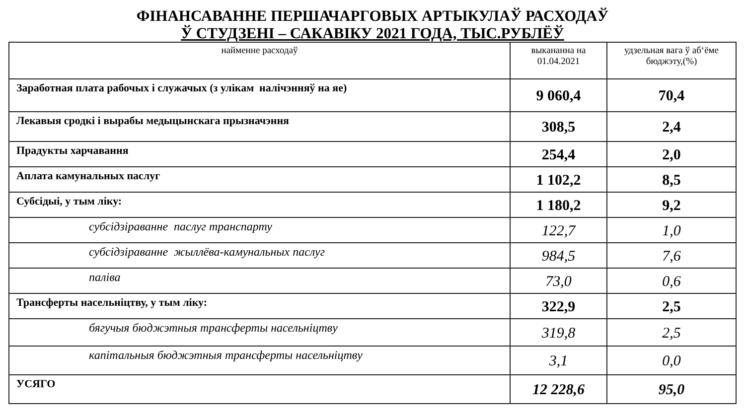ФІНАНСАВАННЕ ПЕРШАЧАРГОВЫХ АРТЫКУЛАЎ РАСХОДАЎ
Ў СТУДЗЕНІ – САКАВІКУ 2021 ГОДА, ТЫС.РУБЛЁЎ
| найменне расходаў | выкананна на 01.04.2021 | удзельная вага ў аб‘ёме бюджэту,(%) |
| --- | --- | --- |
| Заработная плата рабочых і служачых (з улікам налічэнняў на яе) | 9 060,4 | 70,4 |
| Лекавыя сродкі і вырабы медыцынскага прызначэння | 308,5 | 2,4 |
| Прадукты харчавання | 254,4 | 2,0 |
| Аплата камунальных паслуг | 1 102,2 | 8,5 |
| Субсідыі, у тым ліку: | 1 180,2 | 9,2 |
| субсідзіраванне паслуг транспарту | 122,7 | 1,0 |
| субсідзіраванне жыллёва-камунальных паслуг | 984,5 | 7,6 |
| паліва | 73,0 | 0,6 |
| Трансферты насельніцтву, у тым ліку: | 322,9 | 2,5 |
| бягучыя бюджэтныя трансферты насельніцтву | 319,8 | 2,5 |
| капітальныя бюджэтныя трансферты насельніцтву | 3,1 | 0,0 |
| УСЯГО | 12 228,6 | 95,0 |